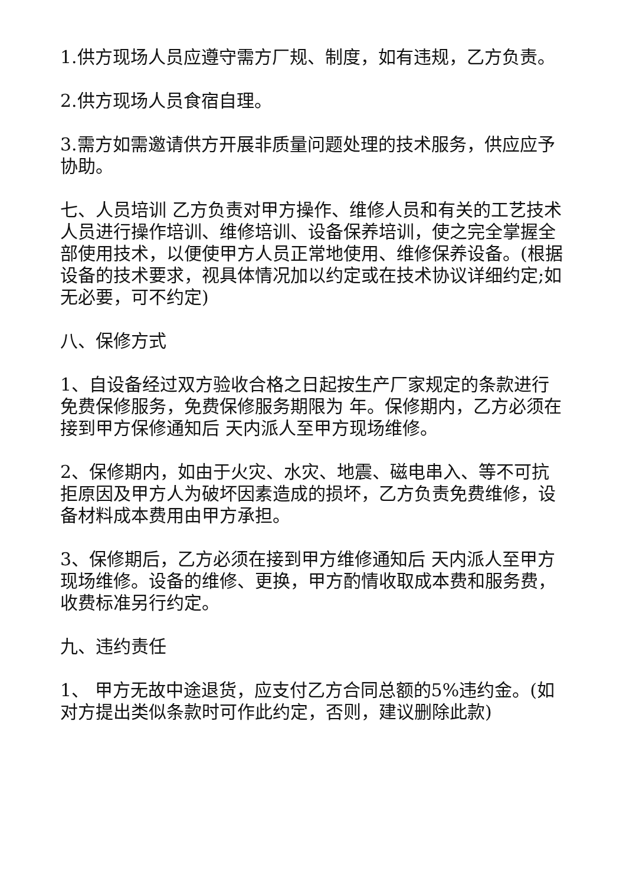1.供方现场人员应遵守需方厂规、制度，如有违规，乙方负责。
2.供方现场人员食宿自理。
3.需方如需邀请供方开展非质量问题处理的技术服务，供应应予协助。
七、人员培训 乙方负责对甲方操作、维修人员和有关的工艺技术人员进行操作培训、维修培训、设备保养培训，使之完全掌握全部使用技术，以便使甲方人员正常地使用、维修保养设备。(根据设备的技术要求，视具体情况加以约定或在技术协议详细约定;如无必要，可不约定)
八、保修方式
1、自设备经过双方验收合格之日起按生产厂家规定的条款进行免费保修服务，免费保修服务期限为 年。保修期内，乙方必须在接到甲方保修通知后 天内派人至甲方现场维修。
2、保修期内，如由于火灾、水灾、地震、磁电串入、等不可抗拒原因及甲方人为破坏因素造成的损坏，乙方负责免费维修，设备材料成本费用由甲方承担。
3、保修期后，乙方必须在接到甲方维修通知后 天内派人至甲方现场维修。设备的维修、更换，甲方酌情收取成本费和服务费，收费标准另行约定。
九、违约责任
1、 甲方无故中途退货，应支付乙方合同总额的5%违约金。(如对方提出类似条款时可作此约定，否则，建议删除此款)